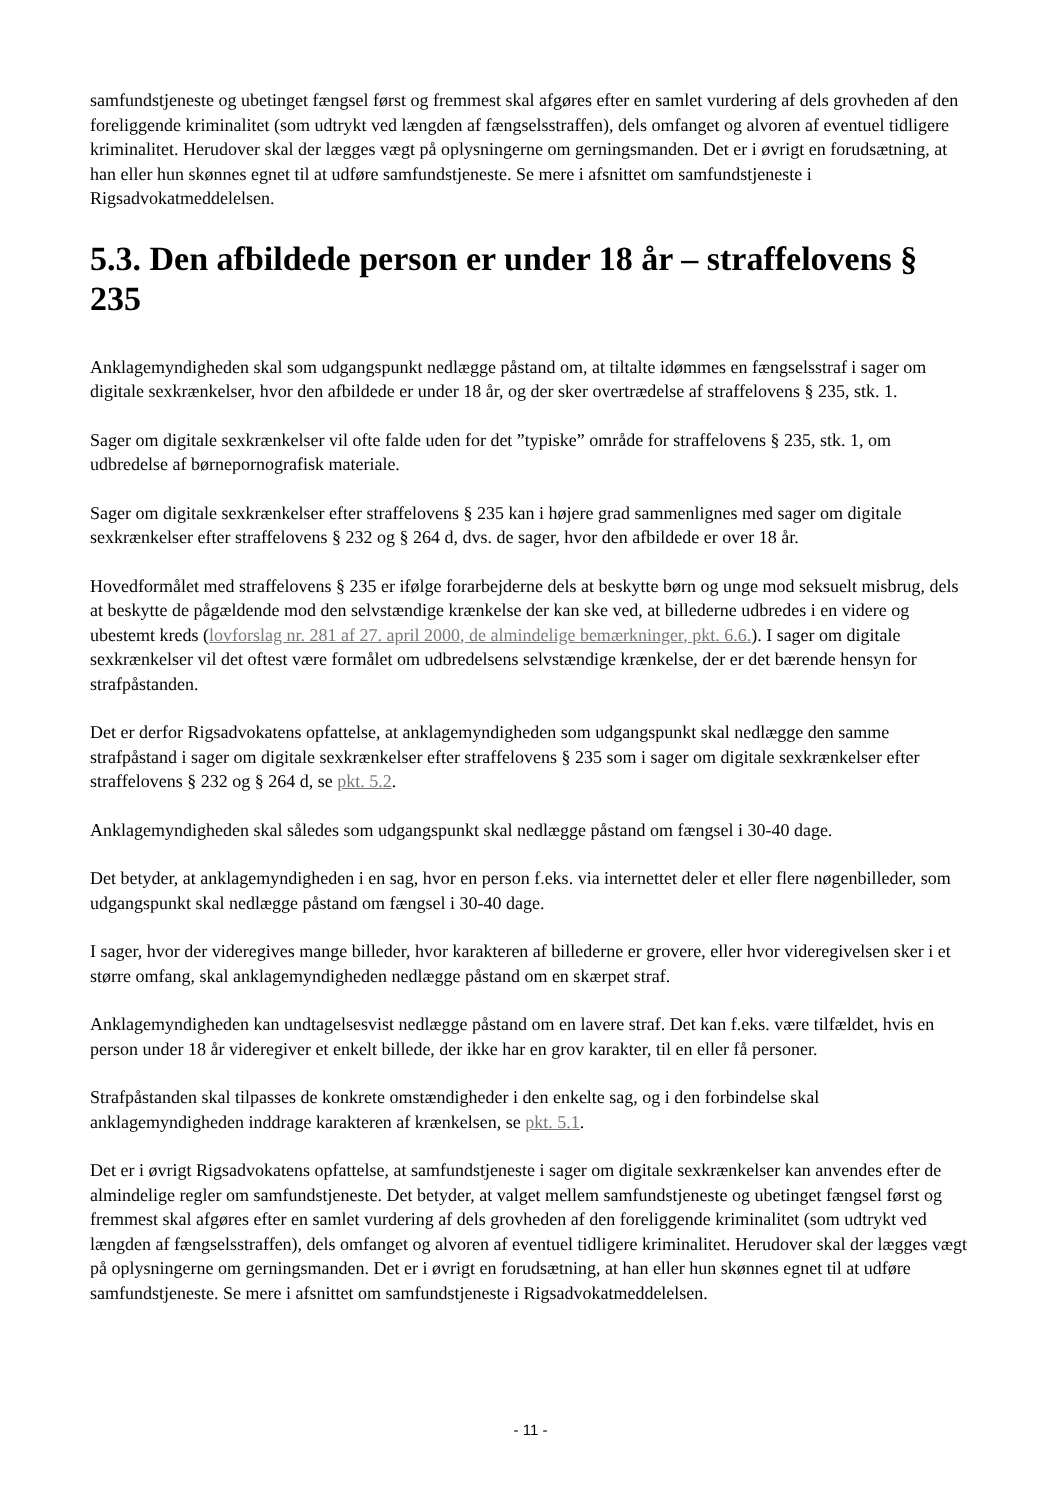samfundstjeneste og ubetinget fængsel først og fremmest skal afgøres efter en samlet vurdering af dels grovheden af den foreliggende kriminalitet (som udtrykt ved længden af fængselsstraffen), dels omfanget og alvoren af eventuel tidligere kriminalitet. Herudover skal der lægges vægt på oplysningerne om gerningsmanden. Det er i øvrigt en forudsætning, at han eller hun skønnes egnet til at udføre samfundstjeneste. Se mere i afsnittet om samfundstjeneste i Rigsadvokatmeddelelsen.
5.3. Den afbildede person er under 18 år – straffelovens § 235
Anklagemyndigheden skal som udgangspunkt nedlægge påstand om, at tiltalte idømmes en fængselsstraf i sager om digitale sexkrænkelser, hvor den afbildede er under 18 år, og der sker overtrædelse af straffelovens § 235, stk. 1.
Sager om digitale sexkrænkelser vil ofte falde uden for det ”typiske” område for straffelovens § 235, stk. 1, om udbredelse af børnepornografisk materiale.
Sager om digitale sexkrænkelser efter straffelovens § 235 kan i højere grad sammenlignes med sager om digitale sexkrænkelser efter straffelovens § 232 og § 264 d, dvs. de sager, hvor den afbildede er over 18 år.
Hovedformålet med straffelovens § 235 er ifølge forarbejderne dels at beskytte børn og unge mod seksuelt misbrug, dels at beskytte de pågældende mod den selvstændige krænkelse der kan ske ved, at billederne udbredes i en videre og ubestemt kreds (lovforslag nr. 281 af 27. april 2000, de almindelige bemærkninger, pkt. 6.6.). I sager om digitale sexkrænkelser vil det oftest være formålet om udbredelsens selvstændige krænkelse, der er det bærende hensyn for strafpåstanden.
Det er derfor Rigsadvokatens opfattelse, at anklagemyndigheden som udgangspunkt skal nedlægge den samme strafpåstand i sager om digitale sexkrænkelser efter straffelovens § 235 som i sager om digitale sexkrænkelser efter straffelovens § 232 og § 264 d, se pkt. 5.2.
Anklagemyndigheden skal således som udgangspunkt skal nedlægge påstand om fængsel i 30-40 dage.
Det betyder, at anklagemyndigheden i en sag, hvor en person f.eks. via internettet deler et eller flere nøgenbilleder, som udgangspunkt skal nedlægge påstand om fængsel i 30-40 dage.
I sager, hvor der videregives mange billeder, hvor karakteren af billederne er grovere, eller hvor videregivelsen sker i et større omfang, skal anklagemyndigheden nedlægge påstand om en skærpet straf.
Anklagemyndigheden kan undtagelsesvist nedlægge påstand om en lavere straf. Det kan f.eks. være tilfældet, hvis en person under 18 år videregiver et enkelt billede, der ikke har en grov karakter, til en eller få personer.
Strafpåstanden skal tilpasses de konkrete omstændigheder i den enkelte sag, og i den forbindelse skal anklagemyndigheden inddrage karakteren af krænkelsen, se pkt. 5.1.
Det er i øvrigt Rigsadvokatens opfattelse, at samfundstjeneste i sager om digitale sexkrænkelser kan anvendes efter de almindelige regler om samfundstjeneste. Det betyder, at valget mellem samfundstjeneste og ubetinget fængsel først og fremmest skal afgøres efter en samlet vurdering af dels grovheden af den foreliggende kriminalitet (som udtrykt ved længden af fængselsstraffen), dels omfanget og alvoren af eventuel tidligere kriminalitet. Herudover skal der lægges vægt på oplysningerne om gerningsmanden. Det er i øvrigt en forudsætning, at han eller hun skønnes egnet til at udføre samfundstjeneste. Se mere i afsnittet om samfundstjeneste i Rigsadvokatmeddelelsen.
- 11 -